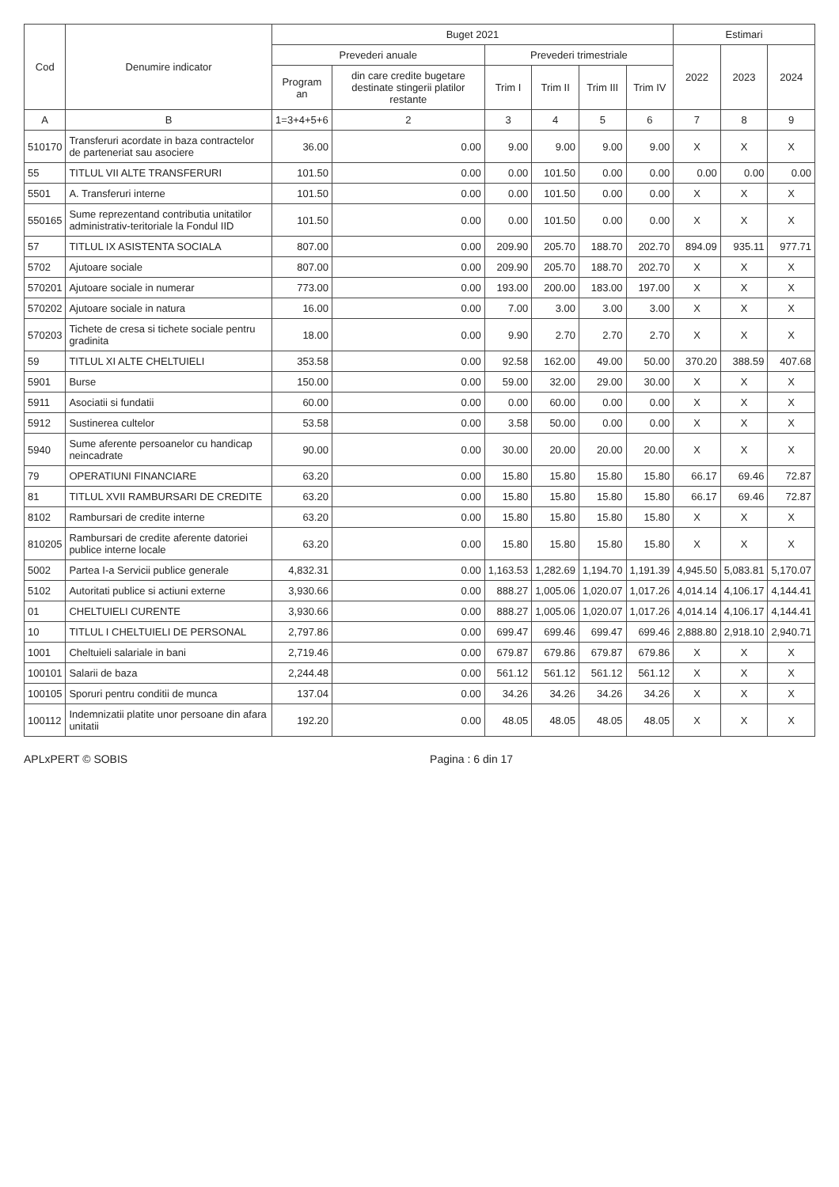| Cod | Denumire indicator | Buget 2021 | | | | | | Estimari | | |
| --- | --- | --- | --- | --- | --- | --- | --- | --- | --- | --- |
| | | Prevederi anuale | | Prevederi trimestriale | | | | 2022 | 2023 | 2024 |
| | | Program an | din care credite bugetare destinate stingerii platilor restante | Trim I | Trim II | Trim III | Trim IV | | | |
| A | B | 1=3+4+5+6 | 2 | 3 | 4 | 5 | 6 | 7 | 8 | 9 |
| 510170 | Transferuri acordate in baza contractelor de parteneriat sau asociere | 36.00 | 0.00 | 9.00 | 9.00 | 9.00 | 9.00 | X | X | X |
| 55 | TITLUL VII ALTE TRANSFERURI | 101.50 | 0.00 | 0.00 | 101.50 | 0.00 | 0.00 | 0.00 | 0.00 | 0.00 |
| 5501 | A. Transferuri interne | 101.50 | 0.00 | 0.00 | 101.50 | 0.00 | 0.00 | X | X | X |
| 550165 | Sume reprezentand contributia unitatilor administrativ-teritoriale la Fondul IID | 101.50 | 0.00 | 0.00 | 101.50 | 0.00 | 0.00 | X | X | X |
| 57 | TITLUL IX ASISTENTA SOCIALA | 807.00 | 0.00 | 209.90 | 205.70 | 188.70 | 202.70 | 894.09 | 935.11 | 977.71 |
| 5702 | Ajutoare sociale | 807.00 | 0.00 | 209.90 | 205.70 | 188.70 | 202.70 | X | X | X |
| 570201 | Ajutoare sociale in numerar | 773.00 | 0.00 | 193.00 | 200.00 | 183.00 | 197.00 | X | X | X |
| 570202 | Ajutoare sociale in natura | 16.00 | 0.00 | 7.00 | 3.00 | 3.00 | 3.00 | X | X | X |
| 570203 | Tichete de cresa si tichete sociale pentru gradinita | 18.00 | 0.00 | 9.90 | 2.70 | 2.70 | 2.70 | X | X | X |
| 59 | TITLUL XI ALTE CHELTUIELI | 353.58 | 0.00 | 92.58 | 162.00 | 49.00 | 50.00 | 370.20 | 388.59 | 407.68 |
| 5901 | Burse | 150.00 | 0.00 | 59.00 | 32.00 | 29.00 | 30.00 | X | X | X |
| 5911 | Asociatii si fundatii | 60.00 | 0.00 | 0.00 | 60.00 | 0.00 | 0.00 | X | X | X |
| 5912 | Sustinerea cultelor | 53.58 | 0.00 | 3.58 | 50.00 | 0.00 | 0.00 | X | X | X |
| 5940 | Sume aferente persoanelor cu handicap neincadrate | 90.00 | 0.00 | 30.00 | 20.00 | 20.00 | 20.00 | X | X | X |
| 79 | OPERATIUNI FINANCIARE | 63.20 | 0.00 | 15.80 | 15.80 | 15.80 | 15.80 | 66.17 | 69.46 | 72.87 |
| 81 | TITLUL XVII RAMBURSARI DE CREDITE | 63.20 | 0.00 | 15.80 | 15.80 | 15.80 | 15.80 | 66.17 | 69.46 | 72.87 |
| 8102 | Rambursari de credite interne | 63.20 | 0.00 | 15.80 | 15.80 | 15.80 | 15.80 | X | X | X |
| 810205 | Rambursari de credite aferente datoriei publice interne locale | 63.20 | 0.00 | 15.80 | 15.80 | 15.80 | 15.80 | X | X | X |
| 5002 | Partea I-a Servicii publice generale | 4,832.31 | 0.00 | 1,163.53 | 1,282.69 | 1,194.70 | 1,191.39 | 4,945.50 | 5,083.81 | 5,170.07 |
| 5102 | Autoritati publice si actiuni externe | 3,930.66 | 0.00 | 888.27 | 1,005.06 | 1,020.07 | 1,017.26 | 4,014.14 | 4,106.17 | 4,144.41 |
| 01 | CHELTUIELI CURENTE | 3,930.66 | 0.00 | 888.27 | 1,005.06 | 1,020.07 | 1,017.26 | 4,014.14 | 4,106.17 | 4,144.41 |
| 10 | TITLUL I CHELTUIELI DE PERSONAL | 2,797.86 | 0.00 | 699.47 | 699.46 | 699.47 | 699.46 | 2,888.80 | 2,918.10 | 2,940.71 |
| 1001 | Cheltuieli salariale in bani | 2,719.46 | 0.00 | 679.87 | 679.86 | 679.87 | 679.86 | X | X | X |
| 100101 | Salarii de baza | 2,244.48 | 0.00 | 561.12 | 561.12 | 561.12 | 561.12 | X | X | X |
| 100105 | Sporuri pentru conditii de munca | 137.04 | 0.00 | 34.26 | 34.26 | 34.26 | 34.26 | X | X | X |
| 100112 | Indemnizatii platite unor persoane din afara unitatii | 192.20 | 0.00 | 48.05 | 48.05 | 48.05 | 48.05 | X | X | X |
APLxPERT © SOBIS Pagina : 6 din 17